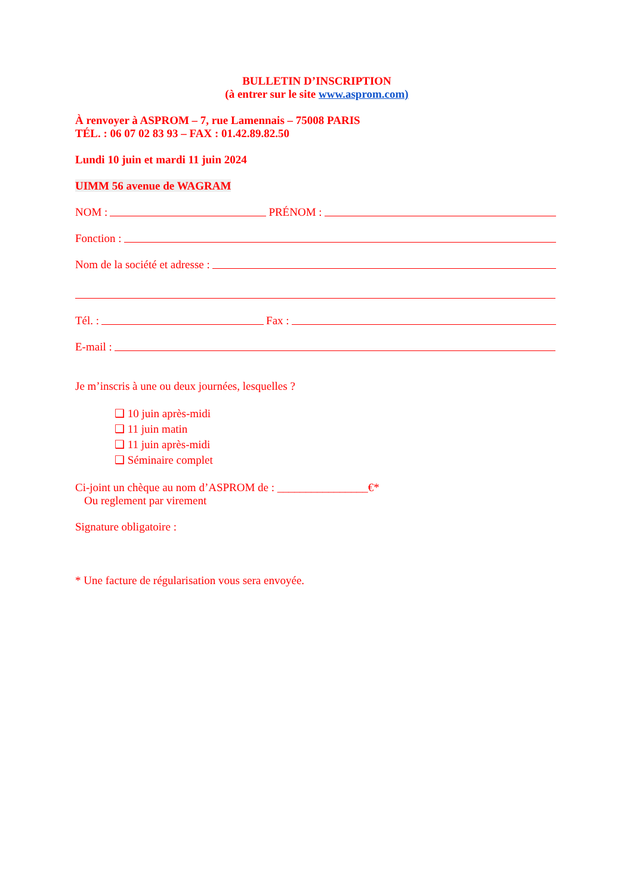BULLETIN D’INSCRIPTION
(à entrer sur le site www.asprom.com)
À renvoyer à ASPROM – 7, rue Lamennais – 75008 PARIS
TÉL. : 06 07 02 83 93 – FAX : 01.42.89.82.50
Lundi 10 juin et mardi 11 juin 2024
UIMM 56 avenue de WAGRAM
NOM : PRÉNOM :
Fonction :
Nom de la société et adresse :
Tél. : Fax :
E-mail :
Je m’inscris à une ou deux journées, lesquelles ?
❑ 10 juin après-midi
❑ 11 juin matin
❑ 11 juin après-midi
❑ Séminaire complet
Ci-joint un chèque au nom d’ASPROM de : ________________€*
Ou reglement par virement
Signature obligatoire :
* Une facture de régularisation vous sera envoyée.